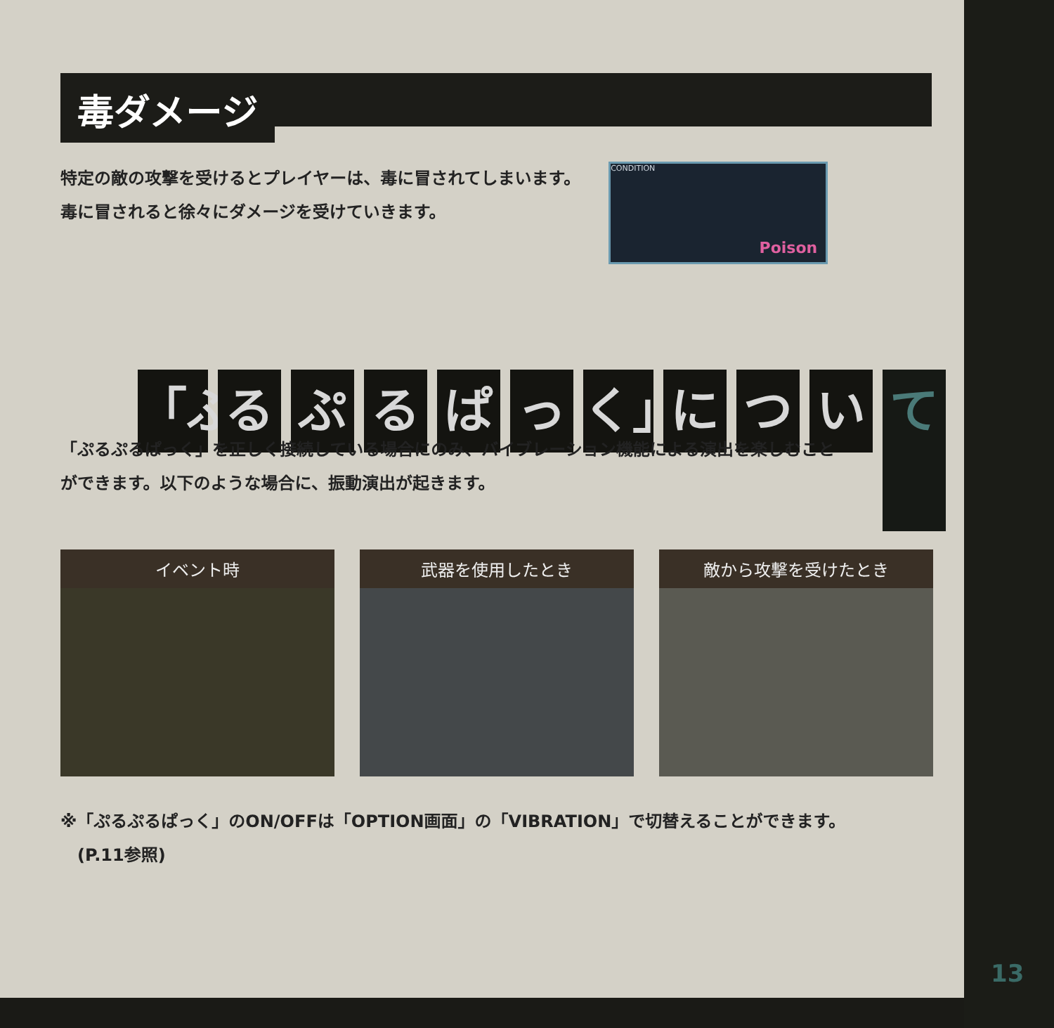毒ダメージ
特定の敵の攻撃を受けるとプレイヤーは、毒に冒されてしまいます。
毒に冒されると徐々にダメージを受けていきます。
CONDITION
Poison
「ぷ
る ぷ る ぱ っ く」
に つ い
て
「ぷるぷるぱっく」を正しく接続している場合にのみ、バイブレーション機能による演出を楽しむこと
ができます。以下のような場合に、振動演出が起きます。
イベント時 武器を使用したとき 敵から攻撃を受けたとき
※「ぷるぷるぱっく」のON/OFFは「OPTION画面」の「VIBRATION」で切替えることができます。
　(P.11参照)
13